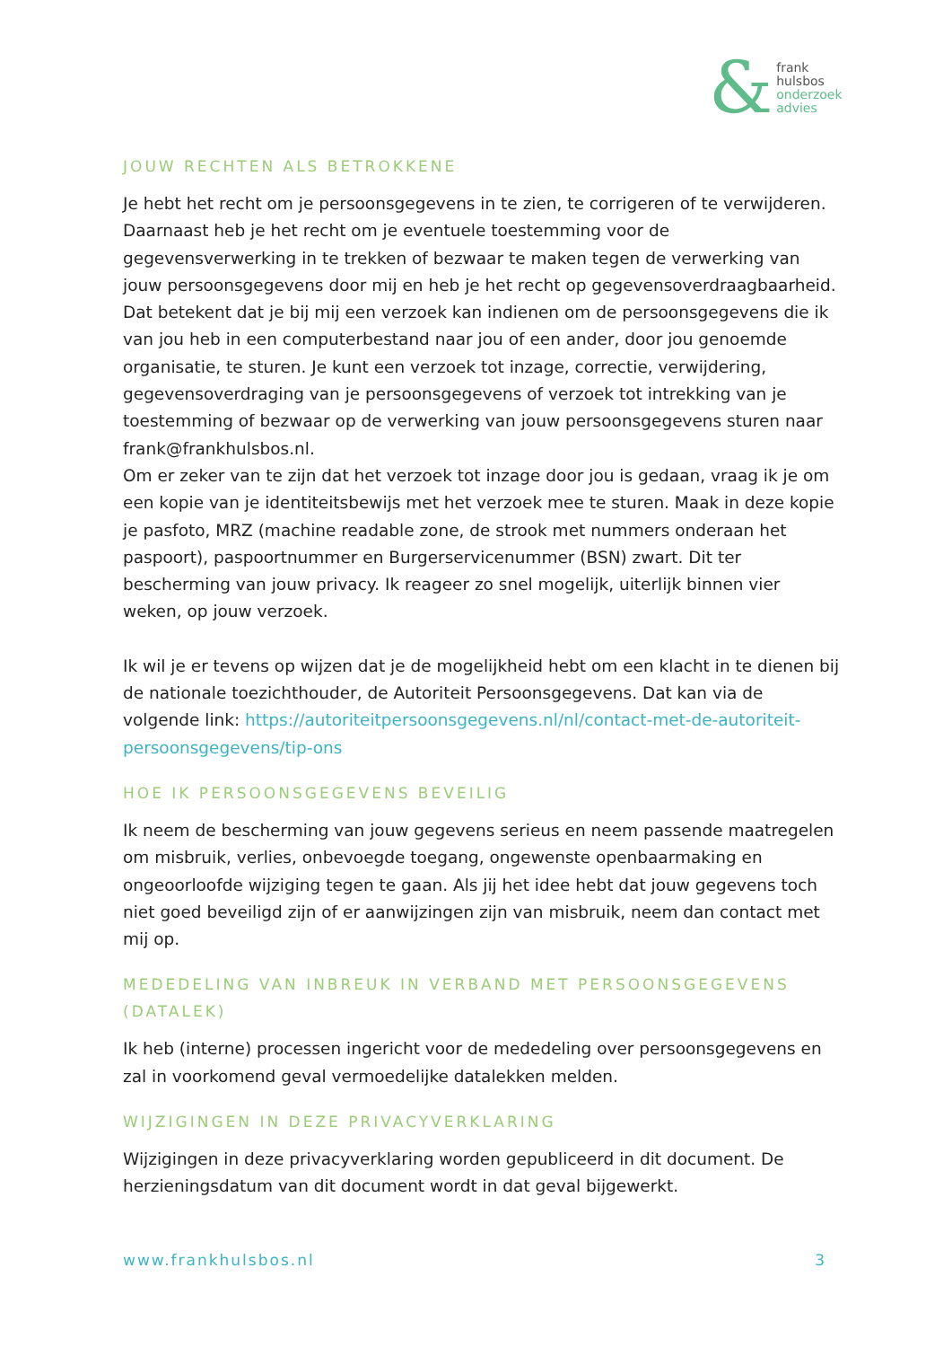&
frank
hulsbos
onderzoek
advies
JOUW RECHTEN ALS BETROKKENE
Je hebt het recht om je persoonsgegevens in te zien, te corrigeren of te verwijderen. Daarnaast heb je het recht om je eventuele toestemming voor de gegevensverwerking in te trekken of bezwaar te maken tegen de verwerking van jouw persoonsgegevens door mij en heb je het recht op gegevensoverdraagbaarheid. Dat betekent dat je bij mij een verzoek kan indienen om de persoonsgegevens die ik van jou heb in een computerbestand naar jou of een ander, door jou genoemde organisatie, te sturen. Je kunt een verzoek tot inzage, correctie, verwijdering, gegevensoverdraging van je persoonsgegevens of verzoek tot intrekking van je toestemming of bezwaar op de verwerking van jouw persoonsgegevens sturen naar frank@frankhulsbos.nl.
Om er zeker van te zijn dat het verzoek tot inzage door jou is gedaan, vraag ik je om een kopie van je identiteitsbewijs met het verzoek mee te sturen. Maak in deze kopie je pasfoto, MRZ (machine readable zone, de strook met nummers onderaan het paspoort), paspoortnummer en Burgerservicenummer (BSN) zwart. Dit ter bescherming van jouw privacy. Ik reageer zo snel mogelijk, uiterlijk binnen vier weken, op jouw verzoek.
Ik wil je er tevens op wijzen dat je de mogelijkheid hebt om een klacht in te dienen bij de nationale toezichthouder, de Autoriteit Persoonsgegevens. Dat kan via de volgende link: https://autoriteitpersoonsgegevens.nl/nl/contact-met-de-autoriteit-persoonsgegevens/tip-ons
HOE IK PERSOONSGEGEVENS BEVEILIG
Ik neem de bescherming van jouw gegevens serieus en neem passende maatregelen om misbruik, verlies, onbevoegde toegang, ongewenste openbaarmaking en ongeoorloofde wijziging tegen te gaan. Als jij het idee hebt dat jouw gegevens toch niet goed beveiligd zijn of er aanwijzingen zijn van misbruik, neem dan contact met mij op.
MEDEDELING VAN INBREUK IN VERBAND MET PERSOONSGEGEVENS (DATALEK)
Ik heb (interne) processen ingericht voor de mededeling over persoonsgegevens en zal in voorkomend geval vermoedelijke datalekken melden.
WIJZIGINGEN IN DEZE PRIVACYVERKLARING
Wijzigingen in deze privacyverklaring worden gepubliceerd in dit document. De herzieningsdatum van dit document wordt in dat geval bijgewerkt.
www.frankhulsbos.nl 3